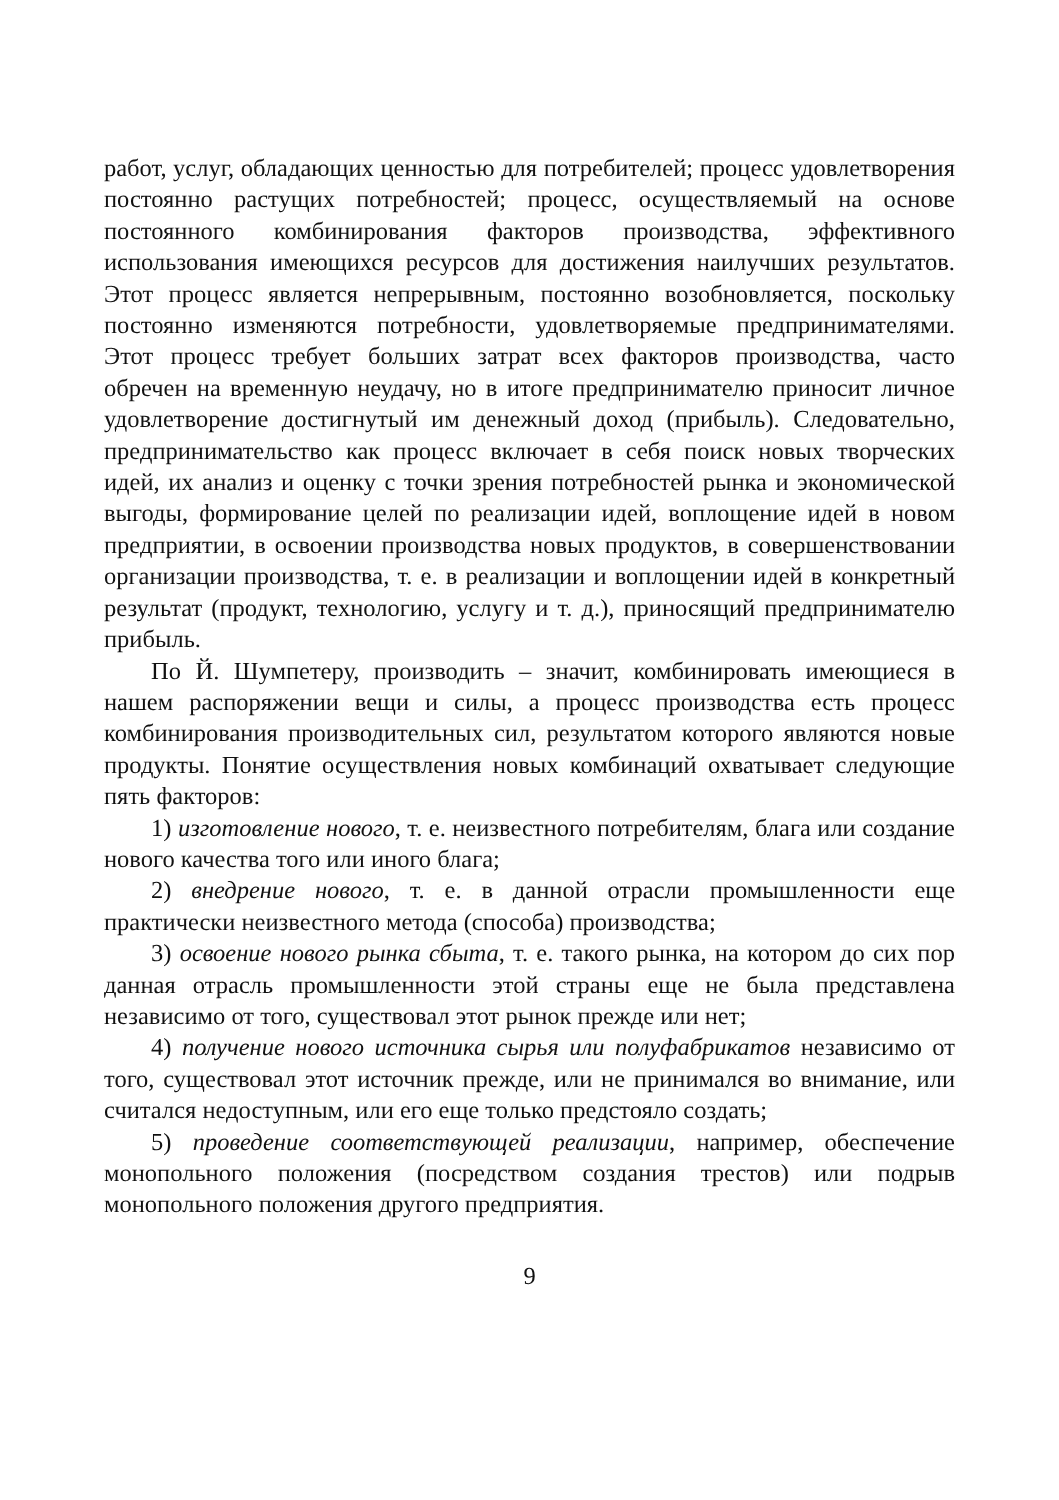работ, услуг, обладающих ценностью для потребителей; процесс удовлетворения постоянно растущих потребностей; процесс, осуществляемый на основе постоянного комбинирования факторов производства, эффективного использования имеющихся ресурсов для достижения наилучших результатов. Этот процесс является непрерывным, постоянно возобновляется, поскольку постоянно изменяются потребности, удовлетворяемые предпринимателями. Этот процесс требует больших затрат всех факторов производства, часто обречен на временную неудачу, но в итоге предпринимателю приносит личное удовлетворение достигнутый им денежный доход (прибыль). Следовательно, предпринимательство как процесс включает в себя поиск новых творческих идей, их анализ и оценку с точки зрения потребностей рынка и экономической выгоды, формирование целей по реализации идей, воплощение идей в новом предприятии, в освоении производства новых продуктов, в совершенствовании организации производства, т. е. в реализации и воплощении идей в конкретный результат (продукт, технологию, услугу и т. д.), приносящий предпринимателю прибыль.
По Й. Шумпетеру, производить – значит, комбинировать имеющиеся в нашем распоряжении вещи и силы, а процесс производства есть процесс комбинирования производительных сил, результатом которого являются новые продукты. Понятие осуществления новых комбинаций охватывает следующие пять факторов:
1) изготовление нового, т. е. неизвестного потребителям, блага или создание нового качества того или иного блага;
2) внедрение нового, т. е. в данной отрасли промышленности еще практически неизвестного метода (способа) производства;
3) освоение нового рынка сбыта, т. е. такого рынка, на котором до сих пор данная отрасль промышленности этой страны еще не была представлена независимо от того, существовал этот рынок прежде или нет;
4) получение нового источника сырья или полуфабрикатов независимо от того, существовал этот источник прежде, или не принимался во внимание, или считался недоступным, или его еще только предстояло создать;
5) проведение соответствующей реализации, например, обеспечение монопольного положения (посредством создания трестов) или подрыв монопольного положения другого предприятия.
9